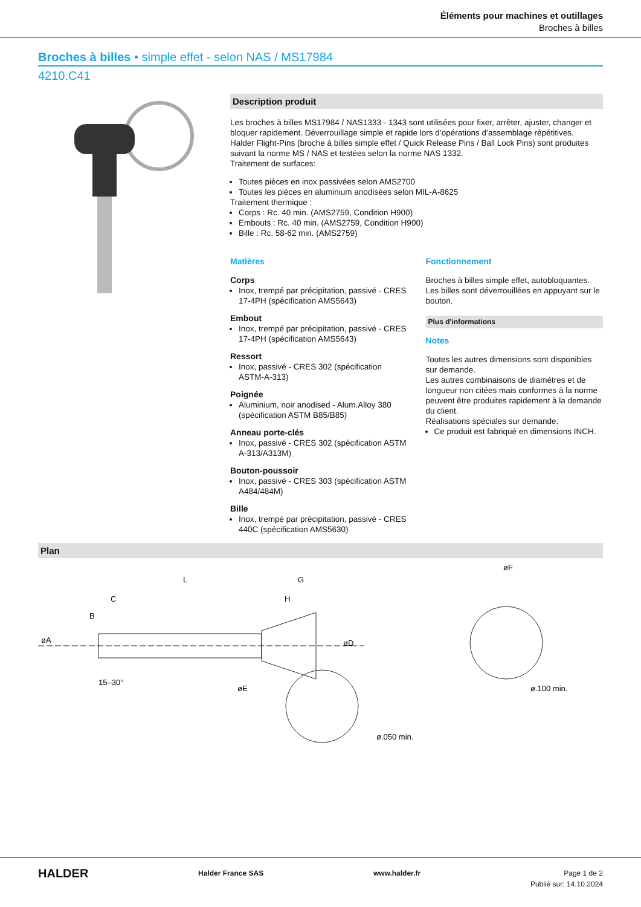Éléments pour machines et outillages
Broches à billes
Broches à billes • simple effet - selon NAS / MS17984
4210.C41
Description produit
Les broches à billes MS17984 / NAS1333 - 1343 sont utilisées pour fixer, arrêter, ajuster, changer et bloquer rapidement. Déverrouillage simple et rapide lors d’opérations d’assemblage répétitives.
Halder Flight-Pins (broche à billes simple effet / Quick Release Pins / Ball Lock Pins) sont produites suivant la norme MS / NAS et testées selon la norme NAS 1332.
Traitement de surfaces:
Toutes pièces en inox passivées selon AMS2700
Toutes les pièces en aluminium anodisées selon MIL-A-8625
Traitement thermique :
Corps : Rc. 40 min. (AMS2759, Condition H900)
Embouts : Rc. 40 min. (AMS2759, Condition H900)
Bille : Rc. 58-62 min. (AMS2759)
Matières
Corps
Inox, trempé par précipitation, passivé - CRES 17-4PH (spécification AMS5643)
Embout
Inox, trempé par précipitation, passivé - CRES 17-4PH (spécification AMS5643)
Ressort
Inox, passivé - CRES 302 (spécification ASTM-A-313)
Poignée
Aluminium, noir anodised - Alum.Alloy 380 (spécification ASTM B85/B85)
Anneau porte-clés
Inox, passivé - CRES 302 (spécification ASTM A-313/A313M)
Bouton-poussoir
Inox, passivé - CRES 303 (spécification ASTM A484/484M)
Bille
Inox, trempé par précipitation, passivé - CRES 440C (spécification AMS5630)
Fonctionnement
Broches à billes simple effet, autobloquantes. Les billes sont déverrouillées en appuyant sur le bouton.
Plus d'informations
Notes
Toutes les autres dimensions sont disponibles sur demande.
Les autres combinaisons de diamètres et de longueur non citées mais conformes à la norme peuvent être produites rapidement à la demande du client.
Réalisations spéciales sur demande.
Ce produit est fabriqué en dimensions INCH.
Plan
L
G
H
C
øA
B
øD
øE
15–30°
ø.050 min.
øF
ø.100 min.
HALDER Halder France SAS www.halder.fr Page 1 de 2
Publié sur: 14.10.2024